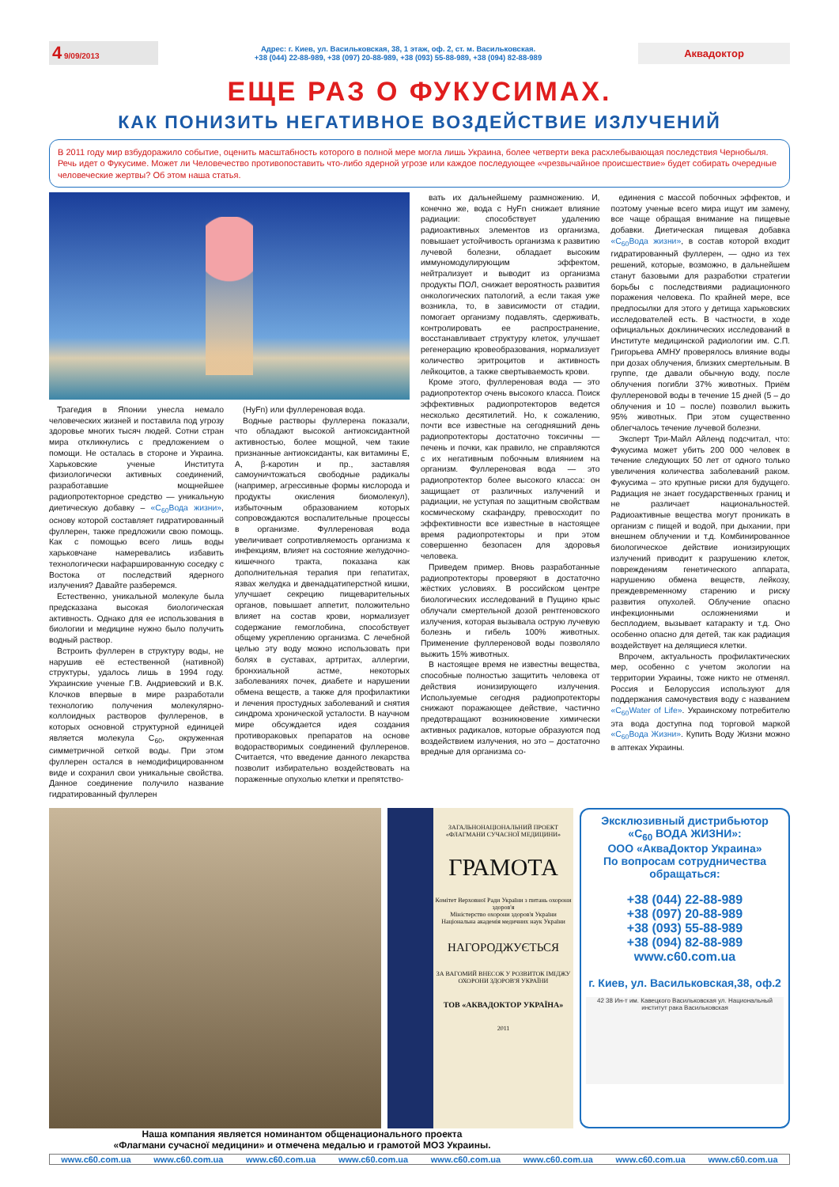4 9/09/2013
Адрес: г. Киев, ул. Васильковская, 38, 1 этаж, оф. 2, ст. м. Васильковская.
+38 (044) 22-88-989, +38 (097) 20-88-989, +38 (093) 55-88-989, +38 (094) 82-88-989
Аквадоктор
ЕЩЕ РАЗ О ФУКУСИМАХ.
КАК ПОНИЗИТЬ НЕГАТИВНОЕ ВОЗДЕЙСТВИЕ ИЗЛУЧЕНИЙ
В 2011 году мир взбудоражило событие, оценить масштабность которого в полной мере могла лишь Украина, более четверти века расхлебывающая последствия Чернобыля. Речь идет о Фукусиме. Может ли Человечество противопоставить что-либо ядерной угрозе или каждое последующее «чрезвычайное происшествие» будет собирать очередные человеческие жертвы? Об этом наша статья.
Трагедия в Японии унесла немало человеческих жизней и поставила под угрозу здоровье многих тысяч людей. Сотни стран мира откликнулись с предложением о помощи. Не осталась в стороне и Украина. Харьковские ученые Института физиологически активных соединений, разработавшие мощнейшее радиопротекторное средство — уникальную диетическую добавку – «С<sub>60</sub>Вода жизни», основу которой составляет гидратированный фуллерен, также предложили свою помощь. Как с помощью всего лишь воды харьковчане намеревались избавить технологически нафаршированную соседку с Востока от последствий ядерного излучения? Давайте разберемся.
Естественно, уникальной молекуле была предсказана высокая биологическая активность. Однако для ее использования в биологии и медицине нужно было получить водный раствор.
Встроить фуллерен в структуру воды, не нарушив её естественной (нативной) структуры, удалось лишь в 1994 году. Украинские ученые Г.В. Андриевский и В.К. Клочков впервые в мире разработали технологию получения молекулярно-коллоидных растворов фуллеренов, в которых основной структурной единицей является молекула С<sub>60</sub>, окруженная симметричной сеткой воды. При этом фуллерен остался в немодифицированном виде и сохранил свои уникальные свойства. Данное соединение получило название гидратированный фуллерен
(HyFn) или фуллереновая вода.
Водные растворы фуллерена показали, что обладают высокой антиоксидантной активностью, более мощной, чем такие признанные антиоксиданты, как витамины Е, А, β-каротин и пр., заставляя самоуничтожаться свободные радикалы (например, агрессивные формы кислорода и продукты окисления биомолекул), избыточным образованием которых сопровождаются воспалительные процессы в организме. Фуллереновая вода увеличивает сопротивляемость организма к инфекциям, влияет на состояние желудочно-кишечного тракта, показана как дополнительная терапия при гепатитах, язвах желудка и двенадцатиперстной кишки, улучшает секрецию пищеварительных органов, повышает аппетит, положительно влияет на состав крови, нормализует содержание гемоглобина, способствует общему укреплению организма. С лечебной целью эту воду можно использовать при болях в суставах, артритах, аллергии, бронхиальной астме, некоторых заболеваниях почек, диабете и нарушении обмена веществ, а также для профилактики и лечения простудных заболеваний и снятия синдрома хронической усталости. В научном мире обсуждается идея создания противораковых препаратов на основе водорастворимых соединений фуллеренов. Считается, что введение данного лекарства позволит избирательно воздействовать на пораженные опухолью клетки и препятство-
вать их дальнейшему размножению. И, конечно же, вода с HyFn снижает влияние радиации: способствует удалению радиоактивных элементов из организма, повышает устойчивость организма к развитию лучевой болезни, обладает высоким иммуномодулирующим эффектом, нейтрализует и выводит из организма продукты ПОЛ, снижает вероятность развития онкологических патологий, а если такая уже возникла, то, в зависимости от стадии, помогает организму подавлять, сдерживать, контролировать ее распространение, восстанавливает структуру клеток, улучшает регенерацию кровеобразования, нормализует количество эритроцитов и активность лейкоцитов, а также свертываемость крови.
Кроме этого, фуллереновая вода — это радиопротектор очень высокого класса. Поиск эффективных радиопротекторов ведется несколько десятилетий. Но, к сожалению, почти все известные на сегодняшний день радиопротекторы достаточно токсичны — печень и почки, как правило, не справляются с их негативным побочным влиянием на организм. Фуллереновая вода — это радиопротектор более высокого класса: он защищает от различных излучений и радиации, не уступая по защитным свойствам космическому скафандру, превосходит по эффективности все известные в настоящее время радиопротекторы и при этом совершенно безопасен для здоровья человека.
Приведем пример. Вновь разработанные радиопротекторы проверяют в достаточно жёстких условиях. В российском центре биологических исследований в Пущино крыс облучали смертельной дозой рентгеновского излучения, которая вызывала острую лучевую болезнь и гибель 100% животных. Применение фуллереновой воды позволяло выжить 15% животных.
В настоящее время не известны вещества, способные полностью защитить человека от действия ионизирующего излучения. Используемые сегодня радиопротекторы снижают поражающее действие, частично предотвращают возникновение химически активных радикалов, которые образуются под воздействием излучения, но это – достаточно вредные для организма со-
единения с массой побочных эффектов, и поэтому ученые всего мира ищут им замену, все чаще обращая внимание на пищевые добавки. Диетическая пищевая добавка «С<sub>60</sub>Вода жизни», в состав которой входит гидратированный фуллерен, — одно из тех решений, которые, возможно, в дальнейшем станут базовыми для разработки стратегии борьбы с последствиями радиационного поражения человека. По крайней мере, все предпосылки для этого у детища харьковских исследователей есть. В частности, в ходе официальных доклинических исследований в Институте медицинской радиологии им. С.П. Григорьева АМНУ проверялось влияние воды при дозах облучения, близких смертельным. В группе, где давали обычную воду, после облучения погибли 37% животных. Приём фуллереновой воды в течение 15 дней (5 – до облучения и 10 – после) позволил выжить 95% животных. При этом существенно облегчалось течение лучевой болезни.
Эксперт Три-Майл Айленд подсчитал, что: Фукусима может убить 200 000 человек в течение следующих 50 лет от одного только увеличения количества заболеваний раком. Фукусима – это крупные риски для будущего. Радиация не знает государственных границ и не различает национальностей. Радиоактивные вещества могут проникать в организм с пищей и водой, при дыхании, при внешнем облучении и т.д. Комбинированное биологическое действие ионизирующих излучений приводит к разрушению клеток, повреждениям генетического аппарата, нарушению обмена веществ, лейкозу, преждевременному старению и риску развития опухолей. Облучение опасно инфекционными осложнениями и бесплодием, вызывает катаракту и т.д. Оно особенно опасно для детей, так как радиация воздействует на делящиеся клетки.
Впрочем, актуальность профилактических мер, особенно с учетом экологии на территории Украины, тоже никто не отменял. Россия и Белоруссия используют для поддержания самочувствия воду с названием «С<sub>60</sub>Water of Life». Украинскому потребителю эта вода доступна под торговой маркой «С<sub>60</sub>Вода Жизни». Купить Воду Жизни можно в аптеках Украины.
ЗАГАЛЬНОНАЦІОНАЛЬНИЙ ПРОЕКТ «ФЛАГМАНИ СУЧАСНОЇ МЕДИЦИНИ»
ГРАМОТА
Комітет Верховної Ради України з питань охорони здоров'я
Міністерство охорони здоров'я України
Національна академія медичних наук України
НАГОРОДЖУЄТЬСЯ
ЗА ВАГОМИЙ ВНЕСОК У РОЗВИТОК ІМІДЖУ ОХОРОНИ ЗДОРОВ'Я УКРАЇНИ
ТОВ «АКВАДОКТОР УКРАЇНА»
2011
Эксклюзивный дистрибьютор
«С<sub>60</sub> ВОДА ЖИЗНИ»:
ООО «АкваДоктор Украина»
По вопросам сотрудничества обращаться:
+38 (044) 22-88-989
+38 (097) 20-88-989
+38 (093) 55-88-989
+38 (094) 82-88-989
www.c60.com.ua
г. Киев, ул. Васильковская,38, оф.2
42 38 Ин-т им. Кавецкого Васильковская ул. Национальный институт рака Васильковская
Наша компания является номинантом общенационального проекта
«Флагмани сучасної медицини» и отмечена медалью и грамотой МОЗ Украины.
www.c60.com.ua www.c60.com.ua www.c60.com.ua www.c60.com.ua www.c60.com.ua www.c60.com.ua www.c60.com.ua www.c60.com.ua